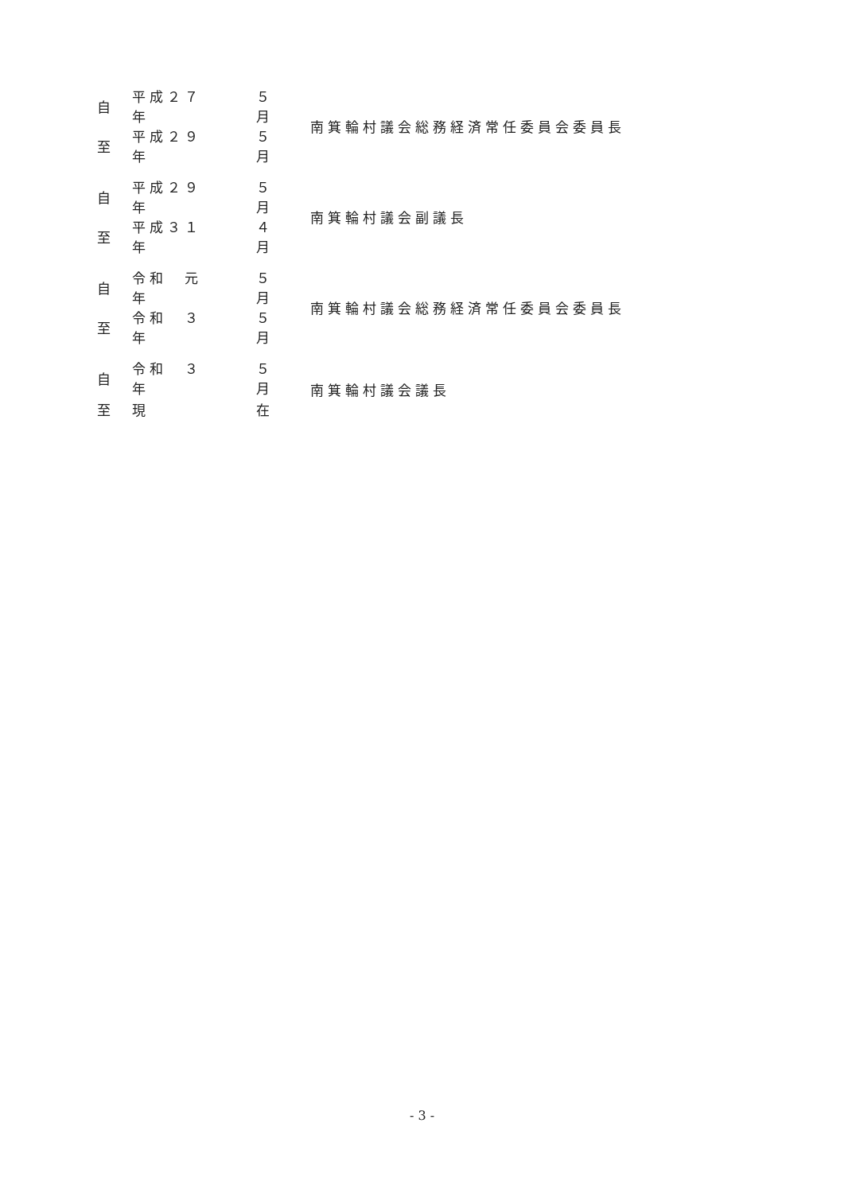| 自 | 平成２７年 | | ５月 | 南箕輪村議会総務経済常任委員会委員長 |
| 至 | 平成２９年 | | ５月 | |
| 自 | 平成２９年 | | ５月 | 南箕輪村議会副議長 |
| 至 | 平成３１年 | | ４月 | |
| 自 | 令和 元年 | | ５月 | 南箕輪村議会総務経済常任委員会委員長 |
| 至 | 令和 ３年 | | ５月 | |
| 自 | 令和 ３年 | | ５月 | 南箕輪村議会議長 |
| 至 | 現 | | 在 | |
- 3 -